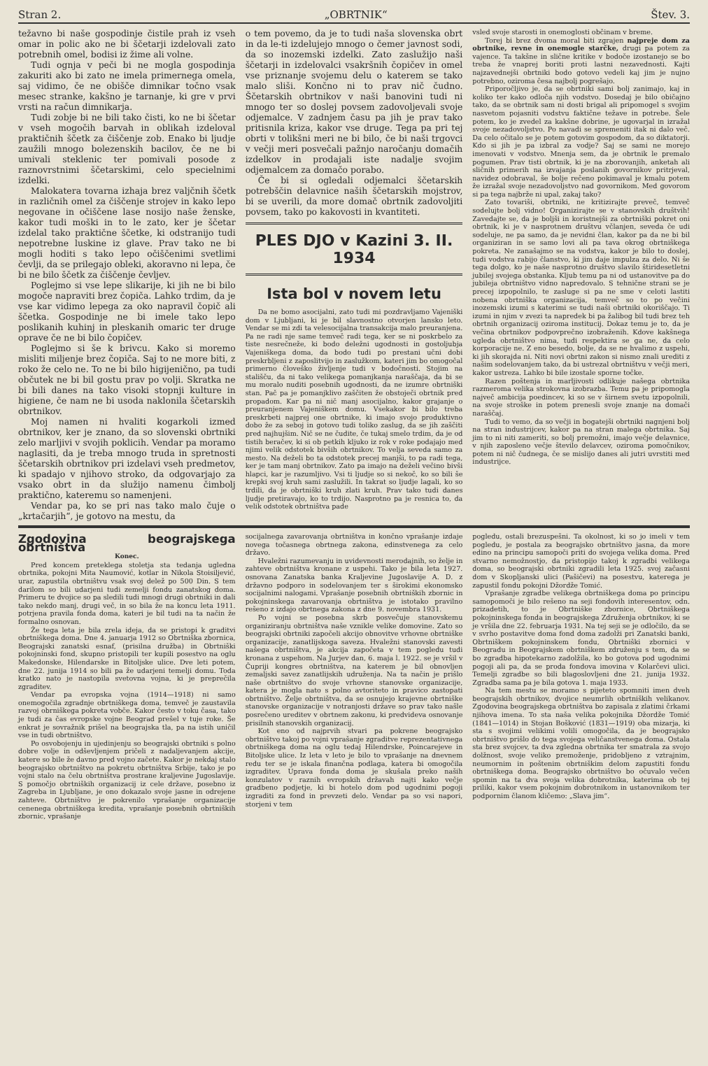Stran 2. „OBRTNIK“Štev. 3.
težavno bi naše gospodinje čistile prah iz vseh omar in polic ako ne bi ščetarji izdelovali zato potrebnih omel, bodisi iz žime ali volne.
Tudi ognja v peči bi ne mogla gospodinja zakuriti ako bi zato ne imela primernega omela, saj vidimo, če ne obišče dimnikar točno vsak mesec stranke, kakšno je tarnanje, ki gre v prvi vrsti na račun dimnikarja.
Tudi zobje bi ne bili tako čisti, ko ne bi ščetar v vseh mogočih barvah in oblikah izdeloval praktičnih ščetk za čiščenje zob. Enako bi ljudje zaužili mnogo bolezenskih bacilov, če ne bi umivali steklenic ter pomivali posode z raznovrstnimi ščetarskimi, celo specielnimi izdelki.
Malokatera tovarna izhaja brez valjčnih ščetk in različnih omel za čiščenje strojev in kako lepo negovane in očiščene lase nosijo naše ženske, kakor tudi moški in to le zato, ker je ščetar izdelal tako praktične ščetke, ki odstranijo tudi nepotrebne luskine iz glave. Prav tako ne bi mogli hoditi s tako lepo očiščenimi svetlimi čevlji, da se prilegajo obleki, akoravno ni lepa, če bi ne bilo ščetk za čiščenje čevljev.
Poglejmo si vse lepe slikarije, ki jih ne bi bilo mogoče napraviti brez čopiča. Lahko trdim, da je vse kar vidimo lepega za oko napravil čopič ali ščetka. Gospodinje ne bi imele tako lepo poslikanih kuhinj in pleskanih omaric ter druge oprave če ne bi bilo čopičev.
Poglejmo si še k brivcu. Kako si moremo misliti miljenje brez čopiča. Saj to ne more biti, z roko že celo ne. To ne bi bilo higijenično, pa tudi občutek ne bi bil gostu prav po volji. Skratka ne bi bili danes na tako visoki stopnji kulture in higiene, če nam ne bi usoda naklonila ščetarskih obrtnikov.
Moj namen ni hvaliti kogarkoli izmed obrtnikov, ker je znano, da so slovenski obrtniki zelo marljivi v svojih poklicih. Vendar pa moramo naglasiti, da je treba mnogo truda in spretnosti ščetarskih obrtnikov pri izdelavi vseh predmetov, ki spadajo v njihovo stroko, da odgovarjajo za vsako obrt in da služijo namenu čimbolj praktično, kateremu so namenjeni.
Vendar pa, ko se pri nas tako malo čuje o „krtačarjih“, je gotovo na mestu, da
o tem povemo, da je to tudi naša slovenska obrt in da le-ti izdelujejo mnogo o čemer javnost sodi, da so inozemski izdelki. Zato zaslužijo naši ščetarji in izdelovalci vsakršnih čopičev in omel vse priznanje svojemu delu o katerem se tako malo sliši. Končno ni to prav nič čudno. Ščetarskih obrtnikov v naši banovini tudi ni mnogo ter so doslej povsem zadovoljevali svoje odjemalce. V zadnjem času pa jih je prav tako pritisnila kriza, kakor vse druge. Tega pa pri tej obrti v tolikšni meri ne bi bilo, če bi naši trgovci v večji meri posvečali pažnjo naročanju domačih izdelkov in prodajali iste nadalje svojim odjemalcem za domačo porabo.
Če bi si ogledali odjemalci ščetarskih potrebščin delavnice naših ščetarskih mojstrov, bi se uverili, da more domač obrtnik zadovoljiti povsem, tako po kakovosti in kvantiteti.
PLES DJO v Kazini 3. II. 1934
Ista bol v novem letu
Da ne bomo asocijalni, zato tudi mi pozdravljamo Vajeniški dom v Ljubljani, ki je bil slavnostno otvorjen lansko leto. Vendar se mi zdi ta velesocijalna transakcija malo preuranjena. Pa ne radi nje same temveč radi tega, ker se ni poskrbelo za tiste nesrečneže, ki bodo deležni ugodnosti in gostoljubja Vajeniškega doma, da bodo tudi po prestani učni dobi preskrbljeni z zaposlitvijo in zaslužkom, kateri jim bo omogočal primerno človeško življenje tudi v bodočnosti. Stojim na stališču, da ni tako velikega pomanjkanja naraščaja, da bi se mu moralo nuditi posebnih ugodnosti, da ne izumre obrtniški stan. Pač pa je pomanjklivo zaščiten že obstoječi obrtnik pred propadom. Kar pa ni nič manj asocijalno, kakor grajanje o preuranjenem Vajeniškem domu. Vsekakor bi bilo treba preskrbeti najprej one obrtnike, ki imajo svojo produktivno dobo že za seboj in gotovo tudi toliko zaslug, da se jih zaščiti pred najhujšim. Nič se ne čudite, če tukaj smelo trdim, da je od tistih beračev, ki si ob petkih kljuko iz rok v roke podajajo med njimi velik odstotek bivših obrtnikov. To velja seveda samo za mesto. Na deželi bo ta odstotek precej manjši, to pa radi tega, ker je tam manj obrtnikov. Zato pa imajo na deželi večino bivši hlapci, kar je razumljivo. Vsi ti ljudje so si nekoč, ko so bili še krepki svoj kruh sami zaslužili. In takrat so ljudje lagali, ko so trdili, da je obrtniški kruh zlati kruh. Prav tako tudi danes ljudje pretiravajo, ko to trdijo. Nasprotno pa je resnica to, da velik odstotek obrtništva pade
vsled svoje starosti in onemoglosti občinam v breme.
Torej bi brez dvoma moral biti zgrajen najpreje dom za obrtnike, revne in onemogle starčke, drugi pa potem za vajence. Ta takšne in slične kritike v bodoče izostanejo se bo treba že vnaprej boriti proti lastni nezavednosti. Kajti najzavednejši obrtniki bodo gotovo vedeli kaj jim je nujno potrebno, oziroma česa najbolj pogrešajo.
Priporočljivo je, da se obrtniki sami bolj zanimajo, kaj in koliko ter kako odloča njih vodstvo. Dosedaj je bilo običajno tako, da se obrtnik sam ni dosti brigal ali pripomogel s svojim nasvetom pojasniti vodstvu faktične težave in potrebe. Šele potem, ko je zvedel za kakšne dobrine, je ugovarjal in izražal svoje nezadovoljstvo. Po navadi se spremeniti itak ni dalo več. Da celo očitalo se je potem gotovim gospodom, da so diktatorji. Kdo si jih je pa izbral za vodje? Saj se sami ne morejo imenovati v vodstvo. Mnenja sem, da je obrtnik le premalo pogumen. Prav tisti obrtnik, ki je na zborovanjih, anketah ali sličnih primerih na izvajanja poslanih govornikov pritrjeval, navidez odobraval, še bolje rečeno pokimaval je kmalu potem že izražal svoje nezadovoljstvo nad govornikom. Med govorom si pa tega najbrže ni upal, zakaj tako?
Zato tovariši, obrtniki, ne kritizirajte preveč, temveč sodelujte bolj vidno! Organizirajte se v stanovskih društvih! Zavedajte se, da je boljši in koristnejši za obrtniški pokret oni obrtnik, ki je v nasprotnem društvu včlanjen, seveda če udi sodeluje, ne pa samo, da je nevidni član, kakor pa da ne bi bil organiziran in se samo lovi ali pa tava okrog obrtniškega pokreta. Ne zanašajmo se na vodstva, kakor je bilo to doslej, tudi vodstva rabijo članstvo, ki jim daje impulza za delo. Ni še tega dolgo, ko je naše nasprotno društvo slavilo štiridesetletni jubilej svojega obstanka. Kljub temu pa ni od ustanovitve pa do jubileja obrtništvo vidno napredovalo. S tehnične strani se je precej izpopolnilo, te zasluge si pa ne sme v celoti lastiti nobena obrtniška organizacija, temveč so to po večini inozemski izumi s katerimi se tudi naši obrtniki okoriščajo. Ti izumi in njim v zvezi ta napredek bi pa žalibog bil tudi brez teh obrtnih organizacij oziroma institucij. Dokaz temu je to, da je večina obrtnikov podpovprečno izobraženih. Kdove kakšnega ugleda obrtništvo nima, tudi respektira se ga ne, da celo korporacije ne. Z eno besedo, bolje, da se ne hvalimo z uspehi, ki jih skorajda ni. Niti novi obrtni zakon si nismo znali urediti z našim sodelovanjem tako, da bi ustrezal obrtništvu v večji meri, kakor ustreza. Lahko bi bile izostale sporne točke.
Razen poštenja in marljivosti odlikuje našega obrtnika razmeroma velika strokovna izobrazba. Temu pa je pripomogla največ ambicija poedincev, ki so se v širnem svetu izpopolnili, na svoje stroške in potem prenesli svoje znanje na domači naraščaj.
Tudi to vemo, da so večji in bogatejši obrtniki nagnjeni bolj na stran industrijcev, kakor pa na stran malega obrtnika. Saj jim to ni niti zameriti, so bolj premožni, imajo večje delavnice, v njih zaposleno večje število delavcev, oziroma pomočnikov, potem ni nič čudnega, če se mislijo danes ali jutri uvrstiti med industrijce.
Zgodovina beograjskega obrtništva
Konec.
Pred koncem preteklega stoletja sta tedanja ugledna obrtnika, pokojni Mita Naumović, kotlar in Nikola Stoisiljević, urar, zapustila obrtništvu vsak svoj delež po 500 Din. S tem darilom so bili udarjeni tudi zemelji fondu zanatskog doma. Primeru te dvojice so pa sledili tudi mnogi drugi obrtniki in dali tako nekdo manj, drugi več, in so bila že na koncu leta 1911. potrjena pravila fonda doma, kateri je bil tudi na ta način že formalno osnovan.
Že tega leta je bila zrela ideja, da se pristopi k graditvi obrtniškega doma. Dne 4. januarja 1912 so Obrtniška zbornica, Beograjski zanatski esnaf, (prisilna družba) in Obrtniški pokojninski fond, skupno pristopili ter kupili posestvo na oglu Makedonske, Hilendarske in Bitoljske ulice. Dve leti potem, dne 22. junija 1914 so bili pa že udarjeni temelji domu. Toda kratko nato je nastopila svetovna vojna, ki je preprečila zgraditev.
Vendar pa evropska vojna (1914—1918) ni samo onemogočila zgradnje obrtniškega doma, temveč je zaustavila razvoj obrniškega pokreta vobče. Kakor često v toku časa, tako je tudi za čas evropske vojne Beograd prešel v tuje roke. Še enkrat je sovražnik prišel na beograjska tla, pa na istih uničil vse in tudi obrtništvo.
Po osvobojenju in ujedinjenju so beograjski obrtniki s polno dobre volje in odševljenjem pričeli z nadaljevanjem akcije, katere so bile že davno pred vojno začete. Kakor je nekdaj stalo beograjsko obrtništvo na pokretu obrtništva Srbije, tako je po vojni stalo na čelu obrtništva prostrane kraljevine Jugoslavije. S pomočjo obrtniških organizacij iz cele države, posebno iz Zagreba in Ljubljane, je ono dokazalo svoje jasne in odrejene zahteve. Obrtništvo je pokrenilo vprašanje organizacije cenenega obrtniškega kredita, vprašanje posebnih obrtniških zbornic, vprašanje
socijalnega zavarovanja obrtništva in končno vprašanje izdaje novega točasnega obrtnega zakona, edinstvenega za celo državo.
Hvaležni razumevanju in uvidevnosti merodajnih, so želje in zahteve obrtništva kronane z uspehi. Tako je bila leta 1927. osnovana Zanatska banka Kraljevine Jugoslavije A. D. z državno podporo in sodelovanjem ter s širokimi ekonomsko socijalnimi nalogami. Vprašanje posebnih obrtniških zbornic in pokojninskega zavarovanja obrtništva je istotako pravilno rešeno z izdajo obrtnega zakona z dne 9. novembra 1931.
Po vojni se posebna skrb posvečuje stanovskemu organiziranju obrtništva naše vznikle velike domovine. Zato so beograjski obrtniki započeli akcijo obnovitve vrhovne obrtniške organizacije, zanatlijskoga saveza. Hvaležni stanovski zavesti našega obrtništva, je akcija započeta v tem pogledu tudi kronana z uspehom. Na Jurjev dan, 6. maja l. 1922. se je vršil v Čupriji kongres obrtništva, na katerem je bil obnovljen zemaljski savez zanatlijskih udruženja. Na ta način je prišlo naše obrtništvo do svoje vrhovne stanovske organizacije, katera je mogla nato s polno avtoriteto in pravico zastopati obrtništvo. Želje obrtništva, da se osnujejo krajevne obrtniške stanovske organizacije v notranjosti države so prav tako našle posrečeno ureditev v obrtnem zakonu, ki predvideva osnovanje prisilnih stanovskih organizacij.
Kot eno od najprvih stvari pa pokrene beograjsko obrtništvo takoj po vojni vprašanje zgraditve reprezentativnega obrtniškega doma na oglu tedaj Hilendrske, Poincarejeve in Bitoljske ulice. Iz leta v leto je bilo to vprašanje na dnevnem redu ter se je iskala finančna podlaga, katera bi omogočila izgraditev. Uprava fonda doma je skušala preko naših konzulatov v raznih evropskih državah najti kako večje gradbeno podjetje, ki bi hotelo dom pod ugodnimi pogoji izgraditi za fond in prevzeti delo. Vendar pa so vsi napori, storjeni v tem
pogledu, ostali brezuspešni. Ta okolnost, ki so jo imeli v tem pogledu, je postala za beograjsko obrtništvo jasna, da more edino na principu samopoči priti do svojega velika doma. Pred stvarno nemožnostjo, da pristopijo takoj k zgradbi velikega doma, so beograjski obrtniki zgradili leta 1925. svoj začasni dom v Skopljanski ulici (Pašičevi) na posestvu, katerega je zapustil fondu pokojni Džordže Tomić.
Vprašanje zgradbe velikega obrtniškega doma po principu samopomoči je bilo rešeno na seji fondovih interesentov, odn. prizadetih, to je Obrtniške zbornice, Obrtniškega pokojninskega fonda in beograjskega Združenja obrtnikov, ki se je vršila dne 22. februarja 1931. Na tej seji se je odločilo, da se v svrho postavitve doma fond doma zadolži pri Zanatski banki, Obrtniškem pokojninskem fondu, Obrtniški zbornici v Beogradu in Beograjskem obrtniškem združenju s tem, da se bo zgradba hipotekarno zadolžila, ko bo gotova pod ugodnimi pogoji ali pa, da se proda fondova imovina v Kolarčevi ulici. Temelji zgradbe so bili blagoslovljeni dne 21. junija 1932. Zgradba sama pa je bila gotova 1. maja 1933.
Na tem mestu se moramo s pijeteto spomniti imen dveh beograjskih obrtnikov, dvojice neumrlih obrtniških velikanov. Zgodovina beograjskega obrtništva bo zapisala z zlatimi črkami njihova imena. To sta naša velika pokojnika Džordže Tomić (1841—1014) in Stojan Bošković (1831—1919) oba mizarja, ki sta s svojimi velikimi volili omogočila, da je beograjsko obrtništvo prišlo do tega svojega veličanstvenega doma. Ostala sta brez svojcev, ta dva zgledna obrtnika ter smatrala za svojo dolžnost, svoje veliko premoženje, pridobljeno z vztrajnim, neumornim in poštenim obrtniškim delom zapustiti fondu obrtniškega doma. Beograjsko obrtništvo bo očuvalo večen spomin na ta dva svoja velika dobrotnika, katerima ob tej priliki, kakor vsem pokojnim dobrotnikom in ustanovnikom ter podpornim članom kličemo: „Slava jim“.